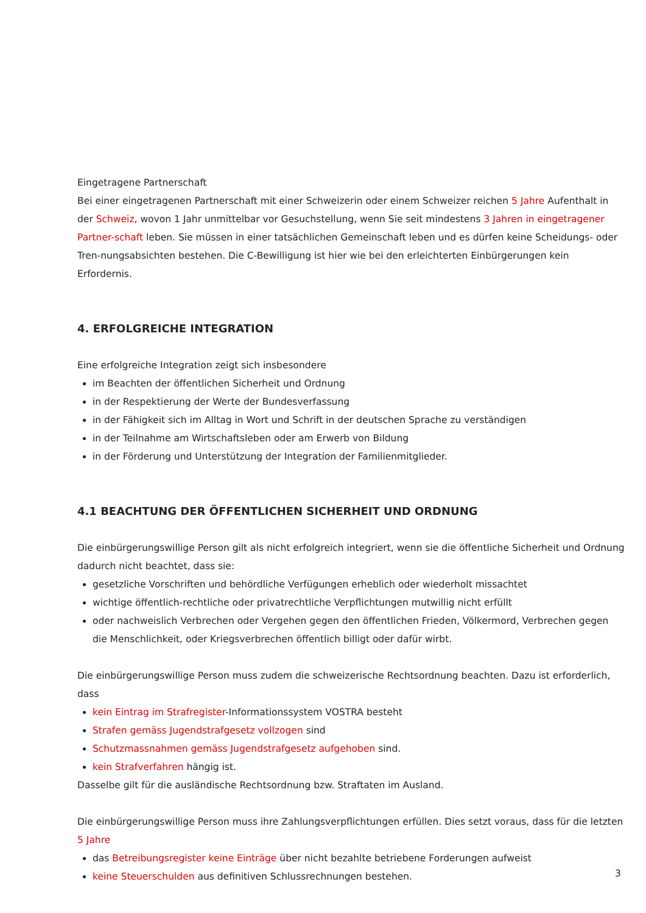Eingetragene Partnerschaft
Bei einer eingetragenen Partnerschaft mit einer Schweizerin oder einem Schweizer reichen 5 Jahre Aufenthalt in der Schweiz, wovon 1 Jahr unmittelbar vor Gesuchstellung, wenn Sie seit mindestens 3 Jahren in eingetragener Partner-schaft leben. Sie müssen in einer tatsächlichen Gemeinschaft leben und es dürfen keine Scheidungs- oder Tren-nungsabsichten bestehen. Die C-Bewilligung ist hier wie bei den erleichterten Einbürgerungen kein Erfordernis.
4. ERFOLGREICHE INTEGRATION
Eine erfolgreiche Integration zeigt sich insbesondere
im Beachten der öffentlichen Sicherheit und Ordnung
in der Respektierung der Werte der Bundesverfassung
in der Fähigkeit sich im Alltag in Wort und Schrift in der deutschen Sprache zu verständigen
in der Teilnahme am Wirtschaftsleben oder am Erwerb von Bildung
in der Förderung und Unterstützung der Integration der Familienmitglieder.
4.1 BEACHTUNG DER ÖFFENTLICHEN SICHERHEIT UND ORDNUNG
Die einbürgerungswillige Person gilt als nicht erfolgreich integriert, wenn sie die öffentliche Sicherheit und Ordnung dadurch nicht beachtet, dass sie:
gesetzliche Vorschriften und behördliche Verfügungen erheblich oder wiederholt missachtet
wichtige öffentlich-rechtliche oder privatrechtliche Verpflichtungen mutwillig nicht erfüllt
oder nachweislich Verbrechen oder Vergehen gegen den öffentlichen Frieden, Völkermord, Verbrechen gegen die Menschlichkeit, oder Kriegsverbrechen öffentlich billigt oder dafür wirbt.
Die einbürgerungswillige Person muss zudem die schweizerische Rechtsordnung beachten. Dazu ist erforderlich, dass
kein Eintrag im Strafregister-Informationssystem VOSTRA besteht
Strafen gemäss Jugendstrafgesetz vollzogen sind
Schutzmassnahmen gemäss Jugendstrafgesetz aufgehoben sind.
kein Strafverfahren hängig ist.
Dasselbe gilt für die ausländische Rechtsordnung bzw. Straftaten im Ausland.
Die einbürgerungswillige Person muss ihre Zahlungsverpflichtungen erfüllen. Dies setzt voraus, dass für die letzten 5 Jahre
das Betreibungsregister keine Einträge über nicht bezahlte betriebene Forderungen aufweist
keine Steuerschulden aus definitiven Schlussrechnungen bestehen.
3